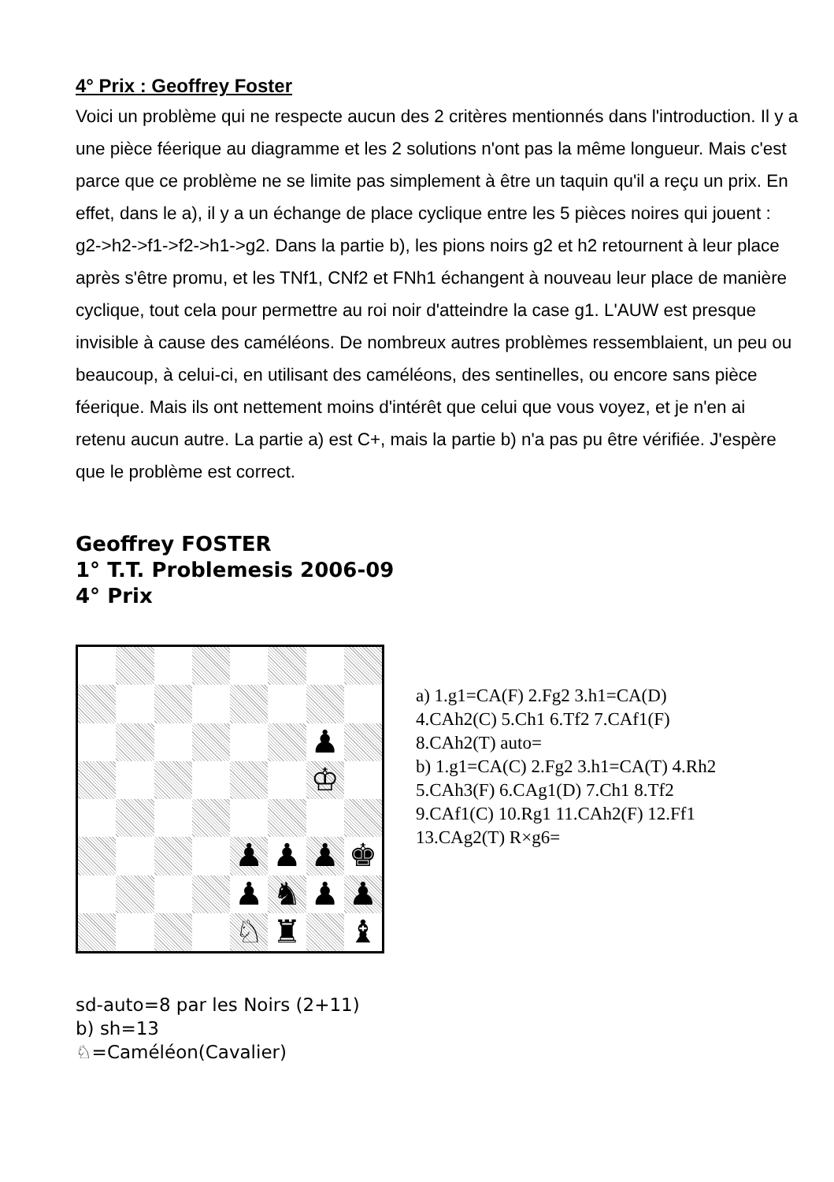4° Prix : Geoffrey Foster
Voici un problème qui ne respecte aucun des 2 critères mentionnés dans l'introduction. Il y a une pièce féerique au diagramme et les 2 solutions n'ont pas la même longueur. Mais c'est parce que ce problème ne se limite pas simplement à être un taquin qu'il a reçu un prix. En effet, dans le a), il y a un échange de place cyclique entre les 5 pièces noires qui jouent : g2->h2->f1->f2->h1->g2. Dans la partie b), les pions noirs g2 et h2 retournent à leur place après s'être promu, et les TNf1, CNf2 et FNh1 échangent à nouveau leur place de manière cyclique, tout cela pour permettre au roi noir d'atteindre la case g1. L'AUW est presque invisible à cause des caméléons. De nombreux autres problèmes ressemblaient, un peu ou beaucoup, à celui-ci, en utilisant des caméléons, des sentinelles, ou encore sans pièce féerique. Mais ils ont nettement moins d'intérêt que celui que vous voyez, et je n'en ai retenu aucun autre. La partie a) est C+, mais la partie b) n'a pas pu être vérifiée. J'espère que le problème est correct.
Geoffrey FOSTER
1° T.T. Problemesis 2006-09
4° Prix
♟
♔
♟
♟
♟
♚
♟
♞
♟
♟
♘
♜
♝
a) 1.g1=CA(F) 2.Fg2 3.h1=CA(D)
4.CAh2(C) 5.Ch1 6.Tf2 7.CAf1(F)
8.CAh2(T) auto=
b) 1.g1=CA(C) 2.Fg2 3.h1=CA(T) 4.Rh2
5.CAh3(F) 6.CAg1(D) 7.Ch1 8.Tf2
9.CAf1(C) 10.Rg1 11.CAh2(F) 12.Ff1
13.CAg2(T) R×g6=
sd-auto=8 par les Noirs (2+11)
b) sh=13
♘=Caméléon(Cavalier)